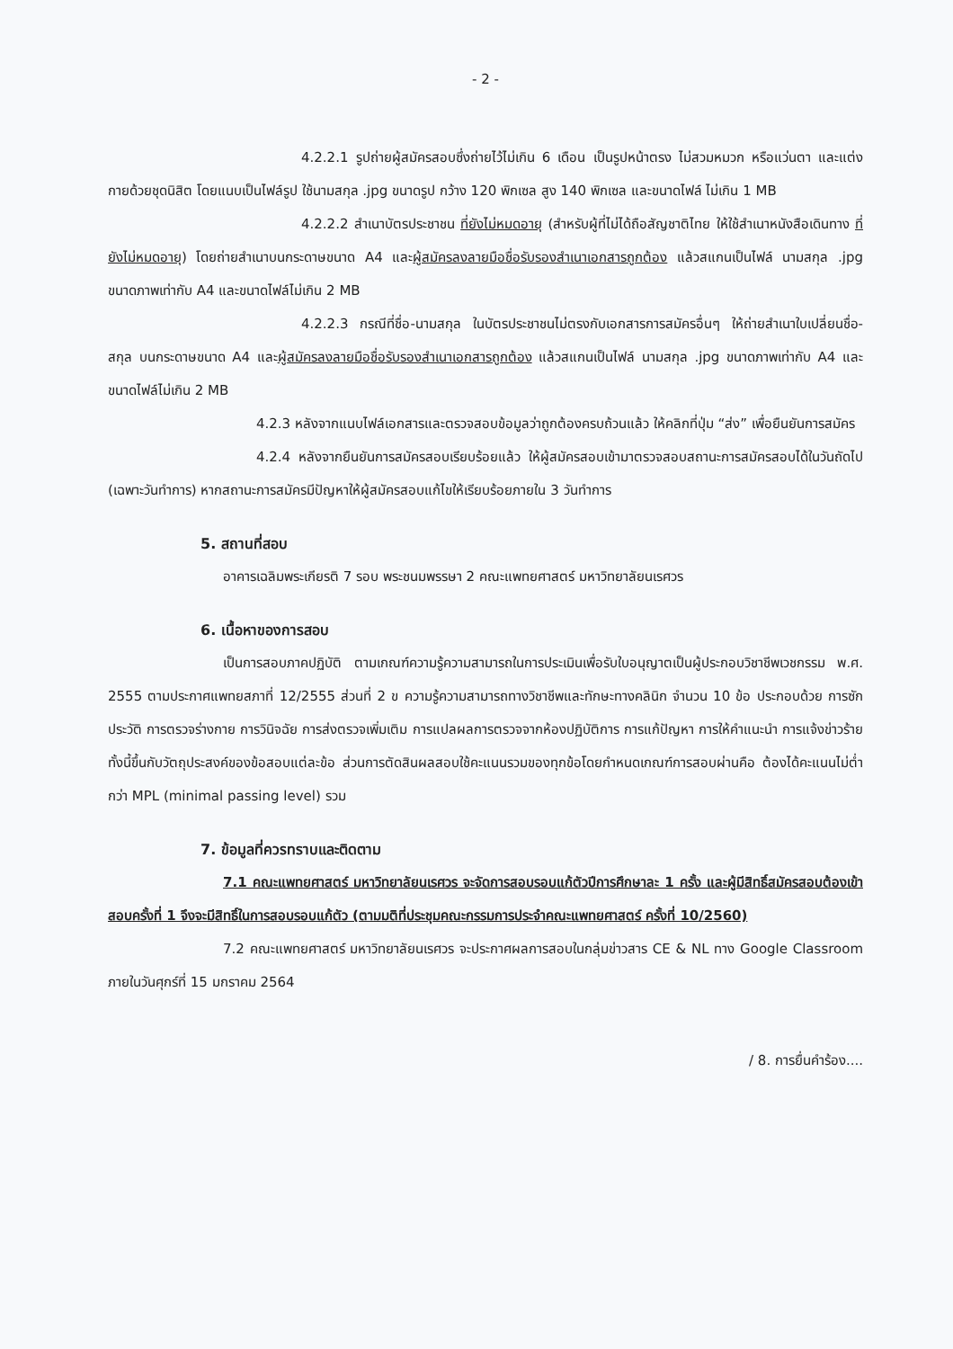- 2 -
4.2.2.1 รูปถ่ายผู้สมัครสอบซึ่งถ่ายไว้ไม่เกิน 6 เดือน เป็นรูปหน้าตรง ไม่สวมหมวก หรือแว่นตา และแต่งกายด้วยชุดนิสิต โดยแนบเป็นไฟล์รูป ใช้นามสกุล .jpg ขนาดรูป กว้าง 120 พิกเซล สูง 140 พิกเซล และขนาดไฟล์ ไม่เกิน 1 MB
4.2.2.2 สำเนาบัตรประชาชน ที่ยังไม่หมดอายุ (สำหรับผู้ที่ไม่ได้ถือสัญชาติไทย ให้ใช้สำเนาหนังสือเดินทาง ที่ยังไม่หมดอายุ) โดยถ่ายสำเนาบนกระดาษขนาด A4 และผู้สมัครลงลายมือชื่อรับรองสำเนาเอกสารถูกต้อง แล้วสแกนเป็นไฟล์ นามสกุล .jpg ขนาดภาพเท่ากับ A4 และขนาดไฟล์ไม่เกิน 2 MB
4.2.2.3 กรณีที่ชื่อ-นามสกุล ในบัตรประชาชนไม่ตรงกับเอกสารการสมัครอื่นๆ ให้ถ่ายสำเนาใบเปลี่ยนชื่อ-สกุล บนกระดาษขนาด A4 และผู้สมัครลงลายมือชื่อรับรองสำเนาเอกสารถูกต้อง แล้วสแกนเป็นไฟล์ นามสกุล .jpg ขนาดภาพเท่ากับ A4 และขนาดไฟล์ไม่เกิน 2 MB
4.2.3 หลังจากแนบไฟล์เอกสารและตรวจสอบข้อมูลว่าถูกต้องครบถ้วนแล้ว ให้คลิกที่ปุ่ม “ส่ง” เพื่อยืนยันการสมัคร
4.2.4 หลังจากยืนยันการสมัครสอบเรียบร้อยแล้ว ให้ผู้สมัครสอบเข้ามาตรวจสอบสถานะการสมัครสอบได้ในวันถัดไป (เฉพาะวันทำการ) หากสถานะการสมัครมีปัญหาให้ผู้สมัครสอบแก้ไขให้เรียบร้อยภายใน 3 วันทำการ
5. สถานที่สอบ
อาคารเฉลิมพระเกียรติ 7 รอบ พระชนมพรรษา 2 คณะแพทยศาสตร์ มหาวิทยาลัยนเรศวร
6. เนื้อหาของการสอบ
เป็นการสอบภาคปฏิบัติ ตามเกณฑ์ความรู้ความสามารถในการประเมินเพื่อรับใบอนุญาตเป็นผู้ประกอบวิชาชีพเวชกรรม พ.ศ. 2555 ตามประกาศแพทยสภาที่ 12/2555 ส่วนที่ 2 ข ความรู้ความสามารถทางวิชาชีพและทักษะทางคลินิก จำนวน 10 ข้อ ประกอบด้วย การซักประวัติ การตรวจร่างกาย การวินิจฉัย การส่งตรวจเพิ่มเติม การแปลผลการตรวจจากห้องปฏิบัติการ การแก้ปัญหา การให้คำแนะนำ การแจ้งข่าวร้าย ทั้งนี้ขึ้นกับวัตถุประสงค์ของข้อสอบแต่ละข้อ ส่วนการตัดสินผลสอบใช้คะแนนรวมของทุกข้อโดยกำหนดเกณฑ์การสอบผ่านคือ ต้องได้คะแนนไม่ต่ำกว่า MPL (minimal passing level) รวม
7. ข้อมูลที่ควรทราบและติดตาม
7.1 คณะแพทยศาสตร์ มหาวิทยาลัยนเรศวร จะจัดการสอบรอบแก้ตัวปีการศึกษาละ 1 ครั้ง และผู้มีสิทธิ์สมัครสอบต้องเข้าสอบครั้งที่ 1 จึงจะมีสิทธิ์ในการสอบรอบแก้ตัว (ตามมติที่ประชุมคณะกรรมการประจำคณะแพทยศาสตร์ ครั้งที่ 10/2560)
7.2 คณะแพทยศาสตร์ มหาวิทยาลัยนเรศวร จะประกาศผลการสอบในกลุ่มข่าวสาร CE & NL ทาง Google Classroom ภายในวันศุกร์ที่ 15 มกราคม 2564
/ 8. การยื่นคำร้อง....